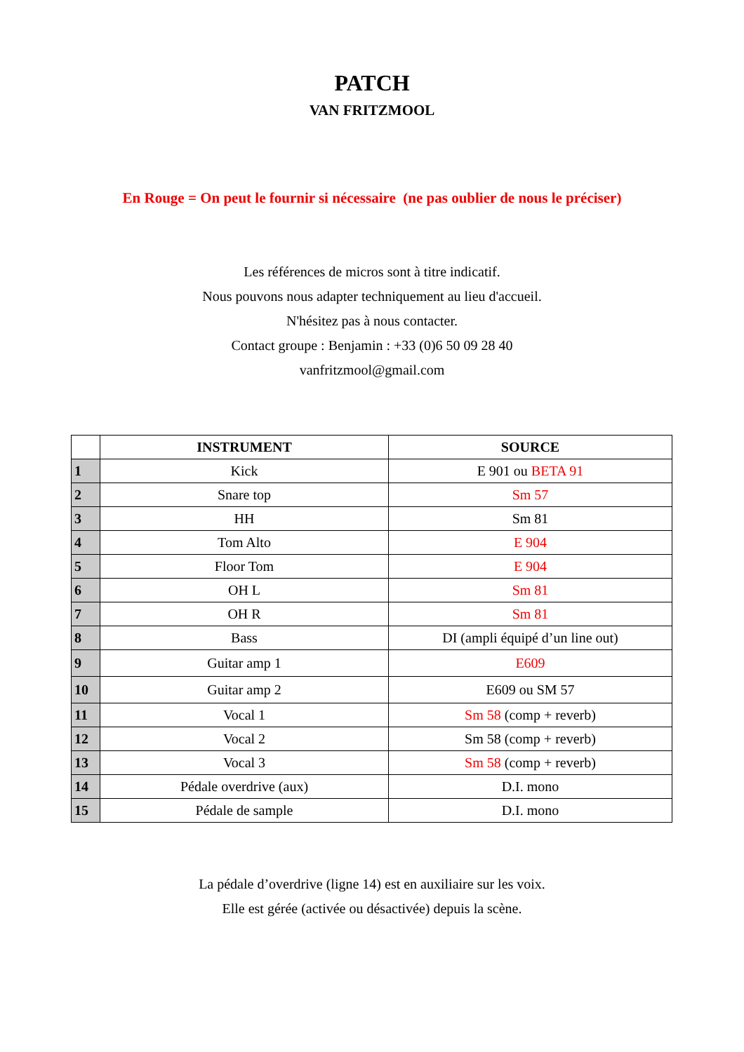PATCH
VAN FRITZMOOL
En Rouge = On peut le fournir si nécessaire (ne pas oublier de nous le préciser)
Les références de micros sont à titre indicatif.
Nous pouvons nous adapter techniquement au lieu d'accueil.
N'hésitez pas à nous contacter.
Contact groupe : Benjamin : +33 (0)6 50 09 28 40
vanfritzmool@gmail.com
| | INSTRUMENT | SOURCE |
| --- | --- | --- |
| 1 | Kick | E 901 ou BETA 91 |
| 2 | Snare top | Sm 57 |
| 3 | HH | Sm 81 |
| 4 | Tom Alto | E 904 |
| 5 | Floor Tom | E 904 |
| 6 | OH L | Sm 81 |
| 7 | OH R | Sm 81 |
| 8 | Bass | DI (ampli équipé d’un line out) |
| 9 | Guitar amp 1 | E609 |
| 10 | Guitar amp 2 | E609 ou SM 57 |
| 11 | Vocal 1 | Sm 58 (comp + reverb) |
| 12 | Vocal 2 | Sm 58 (comp + reverb) |
| 13 | Vocal 3 | Sm 58 (comp + reverb) |
| 14 | Pédale overdrive (aux) | D.I. mono |
| 15 | Pédale de sample | D.I. mono |
La pédale d’overdrive (ligne 14) est en auxiliaire sur les voix.
Elle est gérée (activée ou désactivée) depuis la scène.